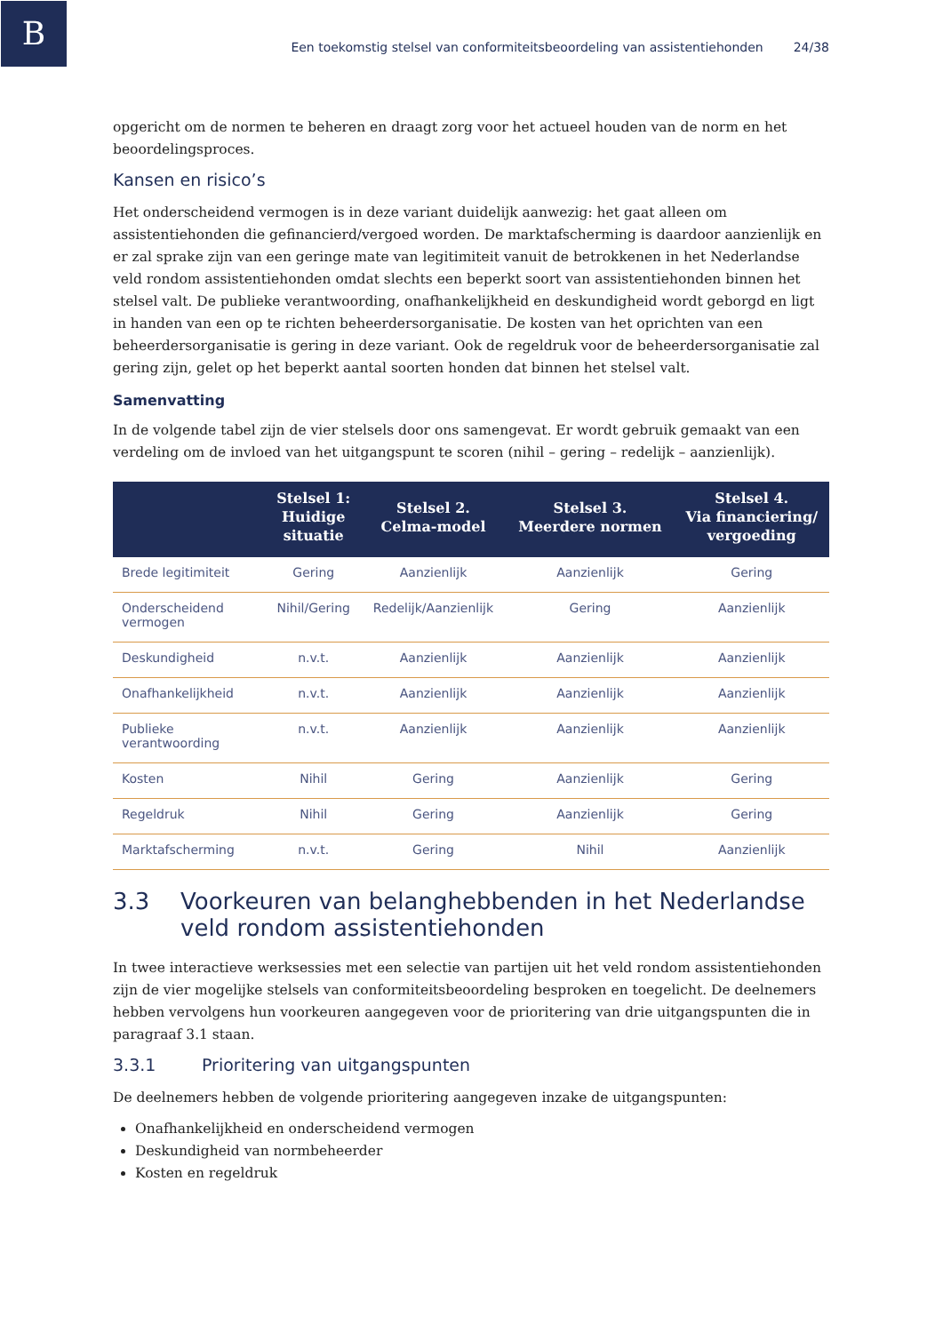B
Een toekomstig stelsel van conformiteitsbeoordeling van assistentiehonden 24/38
opgericht om de normen te beheren en draagt zorg voor het actueel houden van de norm en het beoordelingsproces.
Kansen en risico’s
Het onderscheidend vermogen is in deze variant duidelijk aanwezig: het gaat alleen om assistentiehonden die gefinancierd/vergoed worden. De marktafscherming is daardoor aanzienlijk en er zal sprake zijn van een geringe mate van legitimiteit vanuit de betrokkenen in het Nederlandse veld rondom assistentiehonden omdat slechts een beperkt soort van assistentiehonden binnen het stelsel valt. De publieke verantwoording, onafhankelijkheid en deskundigheid wordt geborgd en ligt in handen van een op te richten beheerdersorganisatie. De kosten van het oprichten van een beheerdersorganisatie is gering in deze variant. Ook de regeldruk voor de beheerdersorganisatie zal gering zijn, gelet op het beperkt aantal soorten honden dat binnen het stelsel valt.
Samenvatting
In de volgende tabel zijn de vier stelsels door ons samengevat. Er wordt gebruik gemaakt van een verdeling om de invloed van het uitgangspunt te scoren (nihil – gering – redelijk – aanzienlijk).
| | Stelsel 1: Huidige situatie | Stelsel 2. Celma-model | Stelsel 3. Meerdere normen | Stelsel 4. Via financiering/ vergoeding |
| --- | --- | --- | --- | --- |
| Brede legitimiteit | Gering | Aanzienlijk | Aanzienlijk | Gering |
| Onderscheidend vermogen | Nihil/Gering | Redelijk/Aanzienlijk | Gering | Aanzienlijk |
| Deskundigheid | n.v.t. | Aanzienlijk | Aanzienlijk | Aanzienlijk |
| Onafhankelijkheid | n.v.t. | Aanzienlijk | Aanzienlijk | Aanzienlijk |
| Publieke verantwoording | n.v.t. | Aanzienlijk | Aanzienlijk | Aanzienlijk |
| Kosten | Nihil | Gering | Aanzienlijk | Gering |
| Regeldruk | Nihil | Gering | Aanzienlijk | Gering |
| Marktafscherming | n.v.t. | Gering | Nihil | Aanzienlijk |
3.3 Voorkeuren van belanghebbenden in het Nederlandse veld rondom assistentiehonden
In twee interactieve werksessies met een selectie van partijen uit het veld rondom assistentiehonden zijn de vier mogelijke stelsels van conformiteitsbeoordeling besproken en toegelicht. De deelnemers hebben vervolgens hun voorkeuren aangegeven voor de prioritering van drie uitgangspunten die in paragraaf 3.1 staan.
3.3.1 Prioritering van uitgangspunten
De deelnemers hebben de volgende prioritering aangegeven inzake de uitgangspunten:
Onafhankelijkheid en onderscheidend vermogen
Deskundigheid van normbeheerder
Kosten en regeldruk